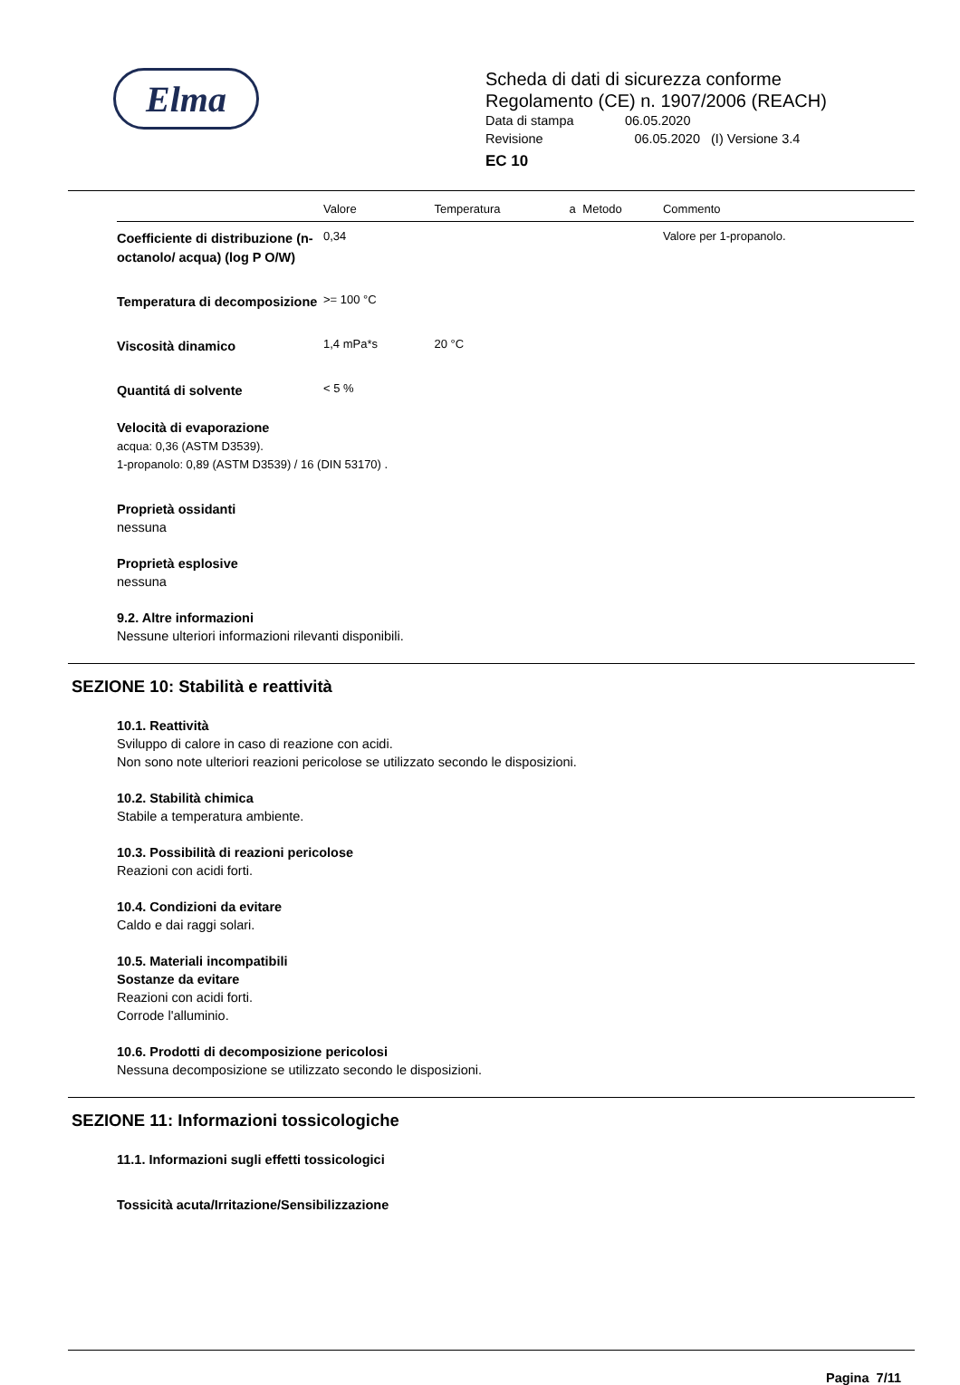Elma
Scheda di dati di sicurezza conforme
Regolamento (CE) n. 1907/2006 (REACH)
Data di stampa 06.05.2020
Revisione 06.05.2020 (I) Versione 3.4
EC 10
| | Valore | Temperatura | a | Metodo | Commento |
| --- | --- | --- | --- | --- | --- |
| Coefficiente di distribuzione (n-octanolo/ acqua) (log P O/W) | 0,34 | | | | Valore per 1-propanolo. |
| Temperatura di decomposizione | >= 100 °C | | | | |
| Viscosità dinamico | 1,4 mPa*s | 20 °C | | | |
| Quantitá di solvente | < 5 % | | | | |
Velocità di evaporazione
acqua: 0,36 (ASTM D3539).
1-propanolo: 0,89 (ASTM D3539) / 16 (DIN 53170) .
Proprietà ossidanti
nessuna
Proprietà esplosive
nessuna
9.2. Altre informazioni
Nessune ulteriori informazioni rilevanti disponibili.
SEZIONE 10: Stabilità e reattività
10.1. Reattività
Sviluppo di calore in caso di reazione con acidi.
Non sono note ulteriori reazioni pericolose se utilizzato secondo le disposizioni.
10.2. Stabilità chimica
Stabile a temperatura ambiente.
10.3. Possibilità di reazioni pericolose
Reazioni con acidi forti.
10.4. Condizioni da evitare
Caldo e dai raggi solari.
10.5. Materiali incompatibili
Sostanze da evitare
Reazioni con acidi forti.
Corrode l'alluminio.
10.6. Prodotti di decomposizione pericolosi
Nessuna decomposizione se utilizzato secondo le disposizioni.
SEZIONE 11: Informazioni tossicologiche
11.1. Informazioni sugli effetti tossicologici
Tossicità acuta/Irritazione/Sensibilizzazione
Pagina 7/11